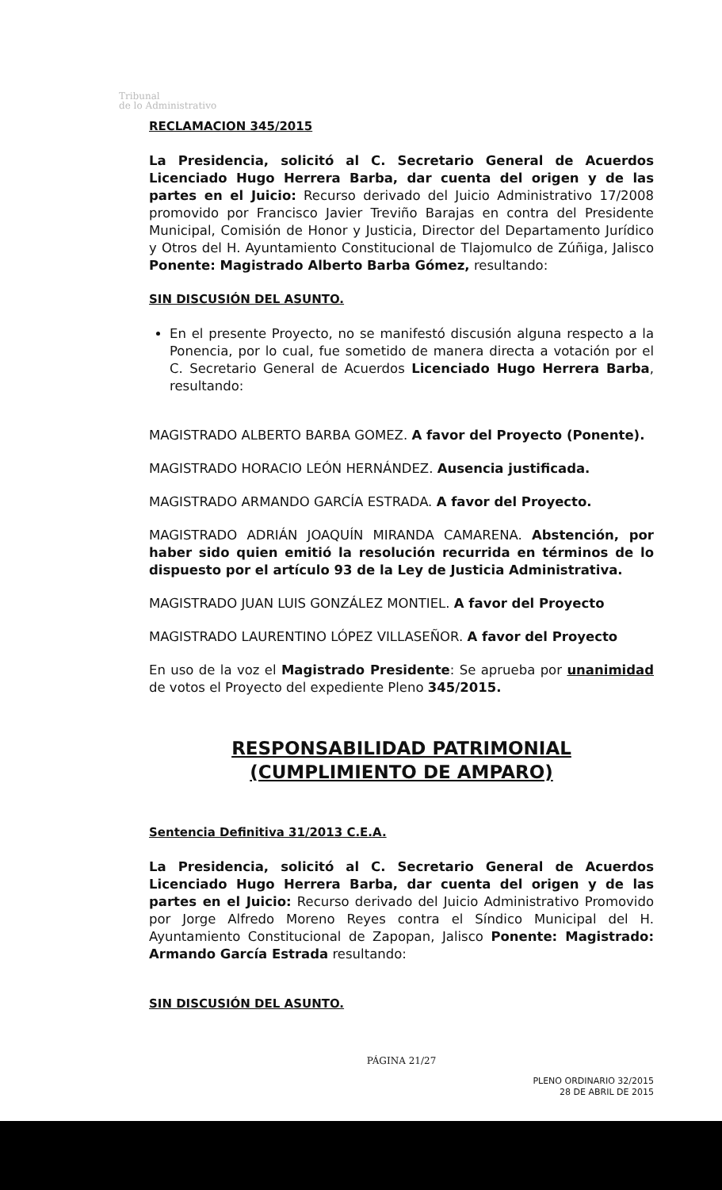Tribunal
de lo Administrativo
RECLAMACION 345/2015
La Presidencia, solicitó al C. Secretario General de Acuerdos Licenciado Hugo Herrera Barba, dar cuenta del origen y de las partes en el Juicio: Recurso derivado del Juicio Administrativo 17/2008 promovido por Francisco Javier Treviño Barajas en contra del Presidente Municipal, Comisión de Honor y Justicia, Director del Departamento Jurídico y Otros del H. Ayuntamiento Constitucional de Tlajomulco de Zúñiga, Jalisco Ponente: Magistrado Alberto Barba Gómez, resultando:
SIN DISCUSIÓN DEL ASUNTO.
En el presente Proyecto, no se manifestó discusión alguna respecto a la Ponencia, por lo cual, fue sometido de manera directa a votación por el C. Secretario General de Acuerdos Licenciado Hugo Herrera Barba, resultando:
MAGISTRADO ALBERTO BARBA GOMEZ. A favor del Proyecto (Ponente).
MAGISTRADO HORACIO LEÓN HERNÁNDEZ. Ausencia justificada.
MAGISTRADO ARMANDO GARCÍA ESTRADA. A favor del Proyecto.
MAGISTRADO ADRIÁN JOAQUÍN MIRANDA CAMARENA. Abstención, por haber sido quien emitió la resolución recurrida en términos de lo dispuesto por el artículo 93 de la Ley de Justicia Administrativa.
MAGISTRADO JUAN LUIS GONZÁLEZ MONTIEL. A favor del Proyecto
MAGISTRADO LAURENTINO LÓPEZ VILLASEÑOR. A favor del Proyecto
En uso de la voz el Magistrado Presidente: Se aprueba por unanimidad de votos el Proyecto del expediente Pleno 345/2015.
RESPONSABILIDAD PATRIMONIAL
(CUMPLIMIENTO DE AMPARO)
Sentencia Definitiva 31/2013 C.E.A.
La Presidencia, solicitó al C. Secretario General de Acuerdos Licenciado Hugo Herrera Barba, dar cuenta del origen y de las partes en el Juicio: Recurso derivado del Juicio Administrativo Promovido por Jorge Alfredo Moreno Reyes contra el Síndico Municipal del H. Ayuntamiento Constitucional de Zapopan, Jalisco Ponente: Magistrado: Armando García Estrada resultando:
SIN DISCUSIÓN DEL ASUNTO.
PÁGINA 21/27
PLENO ORDINARIO 32/2015
28 DE ABRIL DE 2015